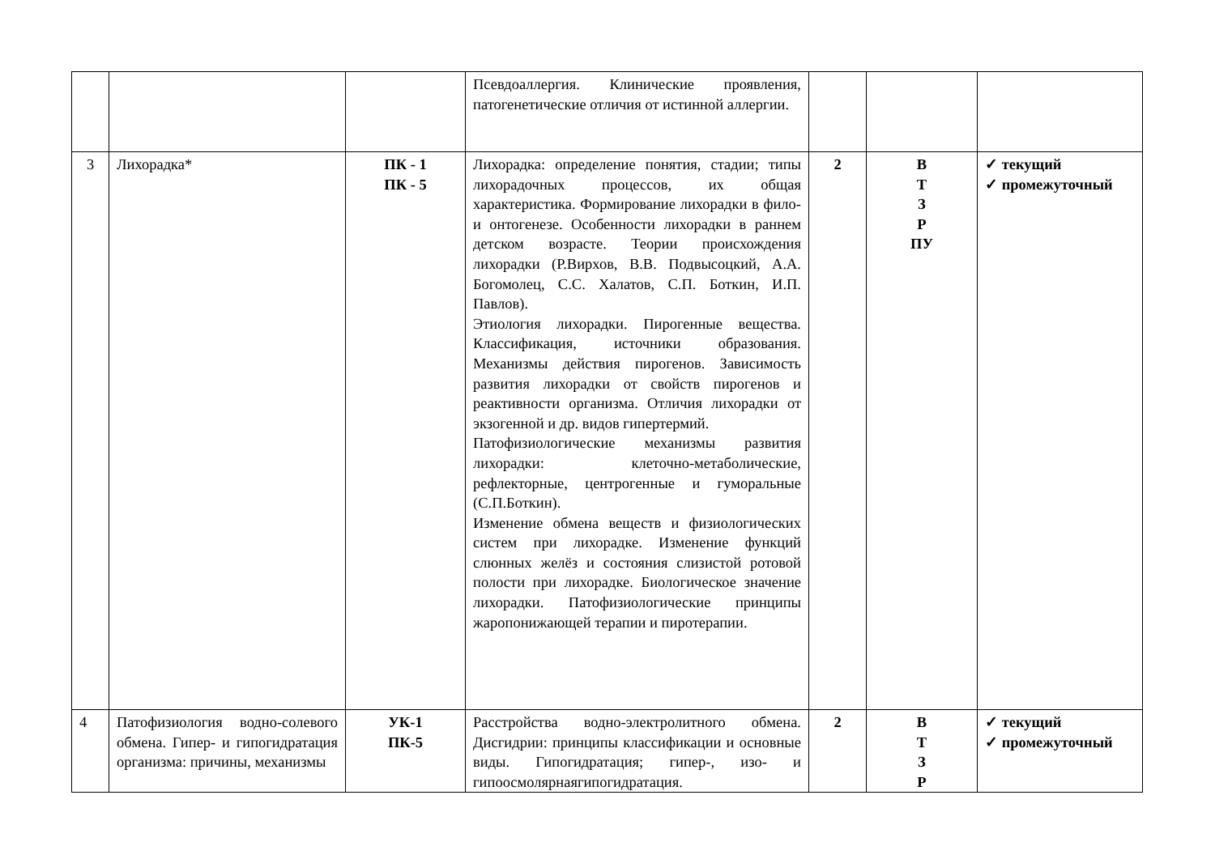| | | | Псевдоаллергия. Клинические проявления, патогенетические отличия от истинной аллергии. | | | |
| 3 | Лихорадка* | ПК - 1 ПК - 5 | Лихорадка: определение понятия, стадии; типы лихорадочных процессов, их общая характеристика. Формирование лихорадки в фило- и онтогенезе. Особенности лихорадки в раннем детском возрасте. Теории происхождения лихорадки (Р.Вирхов, В.В. Подвысоцкий, А.А. Богомолец, С.С. Халатов, С.П. Боткин, И.П. Павлов). Этиология лихорадки. Пирогенные вещества. Классификация, источники образования. Механизмы действия пирогенов. Зависимость развития лихорадки от свойств пирогенов и реактивности организма. Отличия лихорадки от экзогенной и др. видов гипертермий. Патофизиологические механизмы развития лихорадки: клеточно-метаболические, рефлекторные, центрогенные и гуморальные (С.П.Боткин). Изменение обмена веществ и физиологических систем при лихорадке. Изменение функций слюнных желёз и состояния слизистой ротовой полости при лихорадке. Биологическое значение лихорадки. Патофизиологические принципы жаропонижающей терапии и пиротерапии. | 2 | В Т З Р ПУ | ✓ текущий ✓ промежуточный |
| 4 | Патофизиология водно-солевого обмена. Гипер- и гипогидратация организма: причины, механизмы | УК-1 ПК-5 | Расстройства водно-электролитного обмена. Дисгидрии: принципы классификации и основные виды. Гипогидратация; гипер-, изо- и гипоосмолярнаягипогидратация. | 2 | В Т З Р | ✓ текущий ✓ промежуточный |